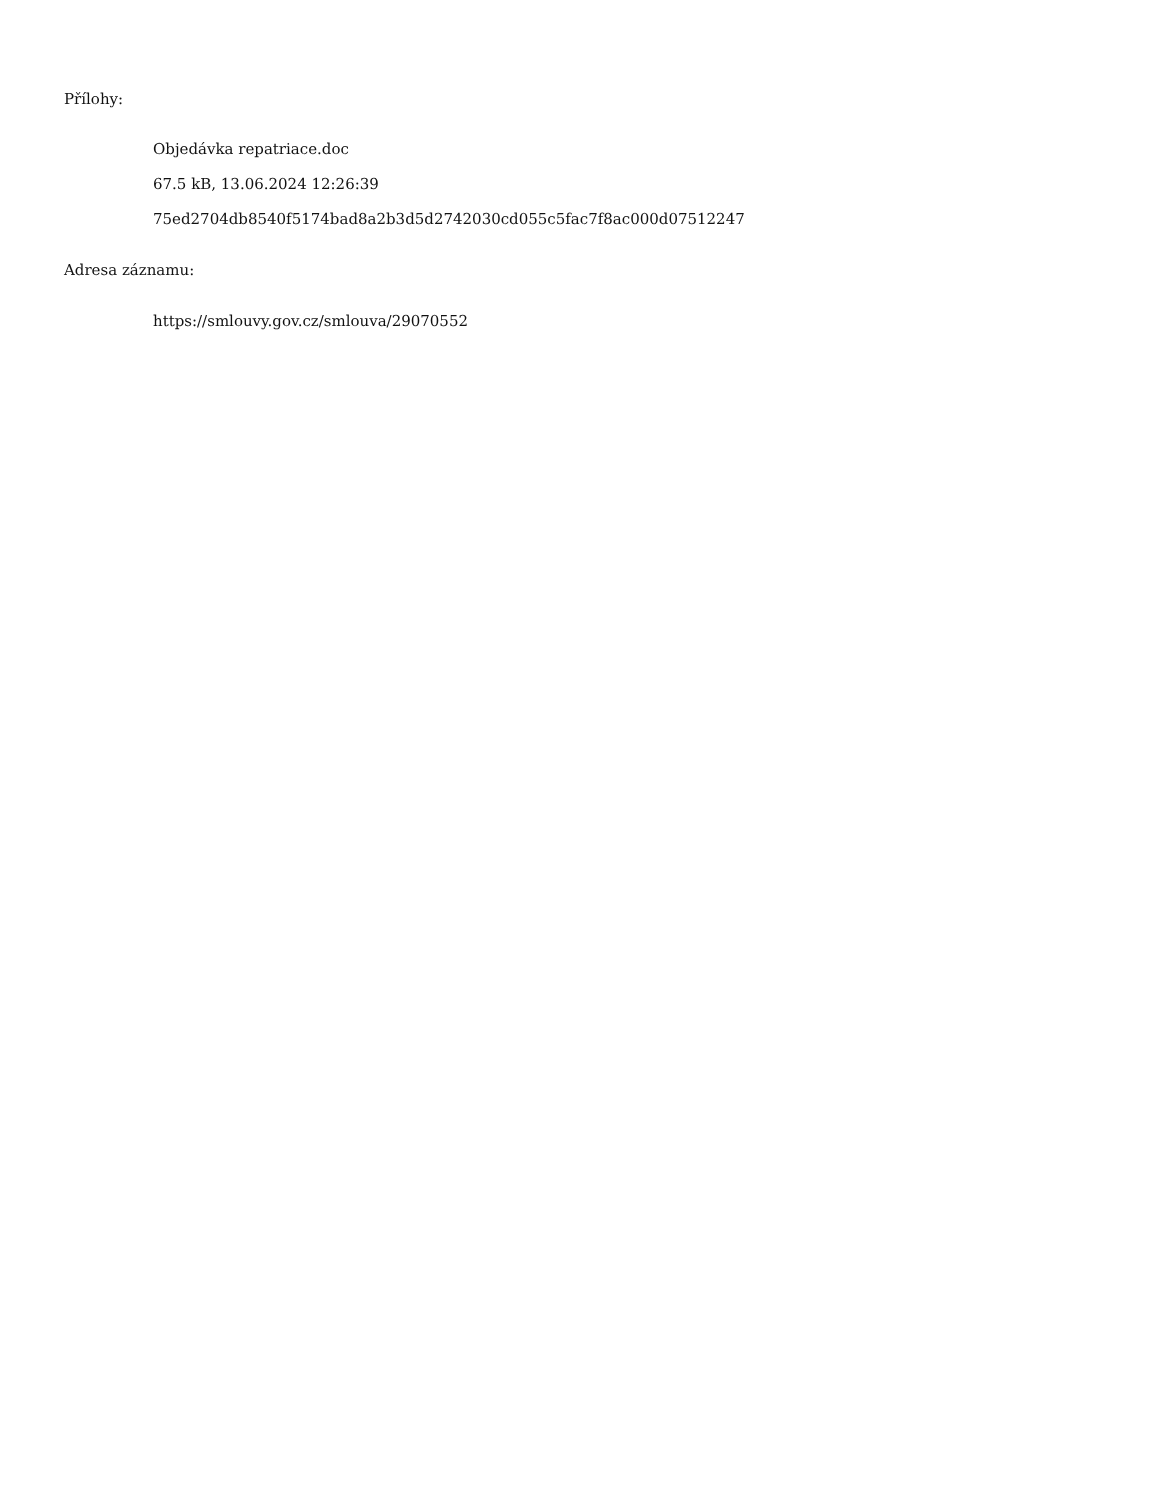Přílohy:
Objedávka repatriace.doc
67.5 kB, 13.06.2024 12:26:39
75ed2704db8540f5174bad8a2b3d5d2742030cd055c5fac7f8ac000d07512247
Adresa záznamu:
https://smlouvy.gov.cz/smlouva/29070552